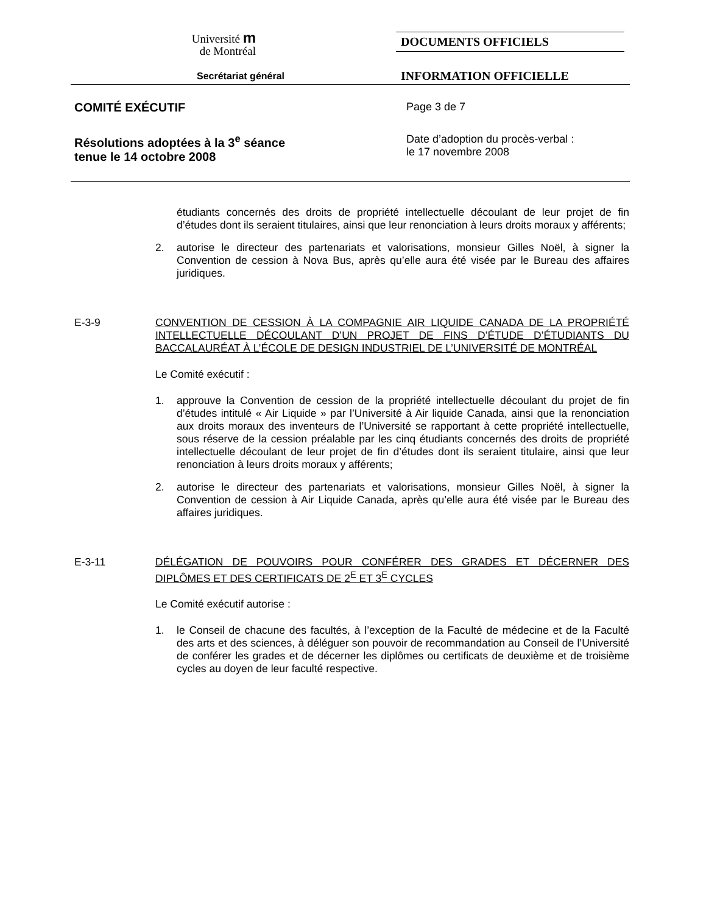Université m
de Montréal
Secrétariat général
DOCUMENTS OFFICIELS
INFORMATION OFFICIELLE
COMITÉ EXÉCUTIF Page 3 de 7
Résolutions adoptées à la 3<sup>e</sup> séance
tenue le 14 octobre 2008
Date d’adoption du procès-verbal :
le 17 novembre 2008
étudiants concernés des droits de propriété intellectuelle découlant de leur projet de fin d’études dont ils seraient titulaires, ainsi que leur renonciation à leurs droits moraux y afférents;
2. autorise le directeur des partenariats et valorisations, monsieur Gilles Noël, à signer la Convention de cession à Nova Bus, après qu’elle aura été visée par le Bureau des affaires juridiques.
E-3-9 CONVENTION DE CESSION À LA COMPAGNIE AIR LIQUIDE CANADA DE LA PROPRIÉTÉ INTELLECTUELLE DÉCOULANT D’UN PROJET DE FINS D’ÉTUDE D’ÉTUDIANTS DU BACCALAURÉAT À L’ÉCOLE DE DESIGN INDUSTRIEL DE L’UNIVERSITÉ DE MONTRÉAL
Le Comité exécutif :
1. approuve la Convention de cession de la propriété intellectuelle découlant du projet de fin d’études intitulé « Air Liquide » par l’Université à Air liquide Canada, ainsi que la renonciation aux droits moraux des inventeurs de l’Université se rapportant à cette propriété intellectuelle, sous réserve de la cession préalable par les cinq étudiants concernés des droits de propriété intellectuelle découlant de leur projet de fin d’études dont ils seraient titulaire, ainsi que leur renonciation à leurs droits moraux y afférents;
2. autorise le directeur des partenariats et valorisations, monsieur Gilles Noël, à signer la Convention de cession à Air Liquide Canada, après qu’elle aura été visée par le Bureau des affaires juridiques.
E-3-11 DÉLÉGATION DE POUVOIRS POUR CONFÉRER DES GRADES ET DÉCERNER DES DIPLÔMES ET DES CERTIFICATS DE 2<sup>E</sup> ET 3<sup>E</sup> CYCLES
Le Comité exécutif autorise :
1. le Conseil de chacune des facultés, à l’exception de la Faculté de médecine et de la Faculté des arts et des sciences, à déléguer son pouvoir de recommandation au Conseil de l’Université de conférer les grades et de décerner les diplômes ou certificats de deuxième et de troisième cycles au doyen de leur faculté respective.